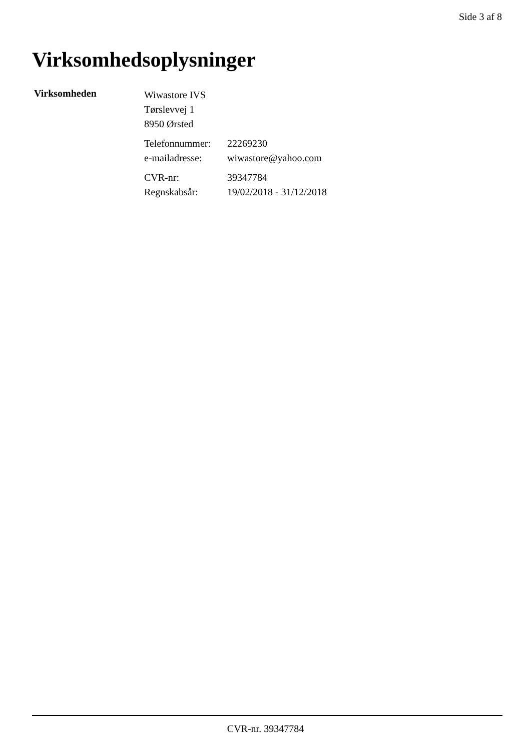Side 3 af 8
Virksomhedsoplysninger
Virksomheden
Wiwastore IVS
Tørslevvej 1
8950 Ørsted
Telefonnummer: 22269230
e-mailadresse: wiwastore@yahoo.com
CVR-nr: 39347784
Regnskabsår: 19/02/2018 - 31/12/2018
CVR-nr. 39347784